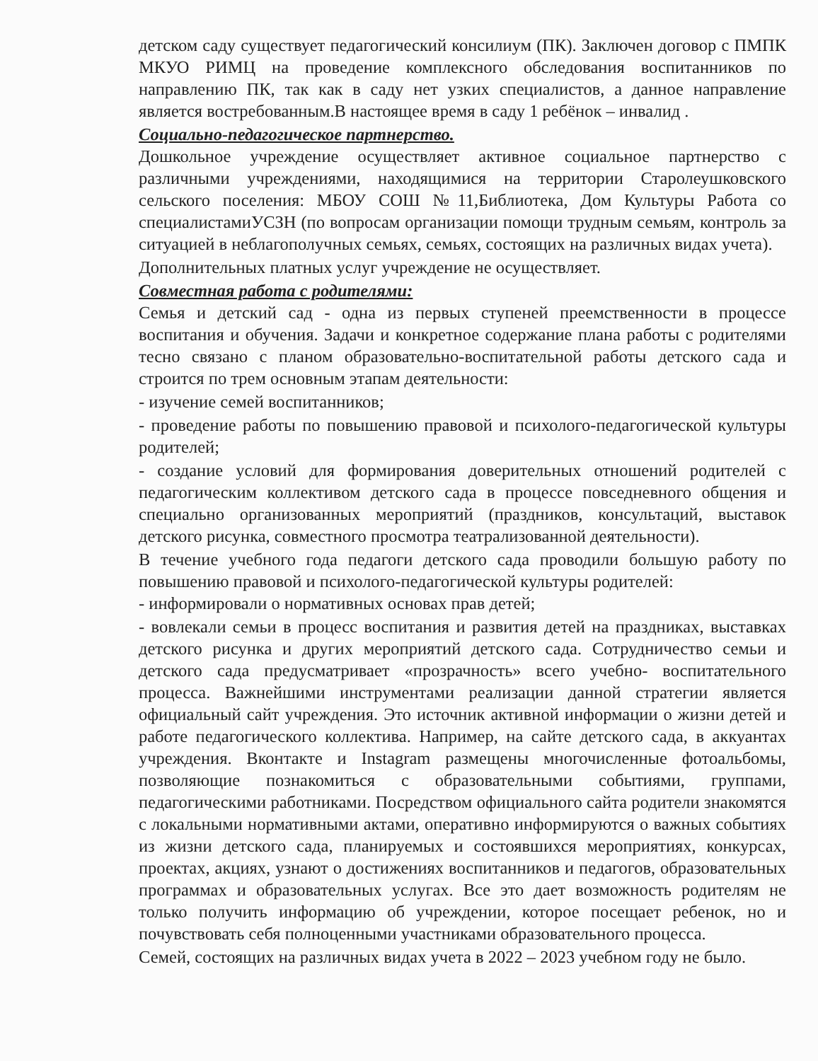детском саду существует педагогический консилиум (ПК). Заключен договор с ПМПК МКУО РИМЦ на проведение комплексного обследования воспитанников по направлению ПК, так как в саду нет узких специалистов, а данное направление является востребованным.В настоящее время в саду 1 ребёнок – инвалид .
Социально-педагогическое партнерство.
Дошкольное учреждение осуществляет активное социальное партнерство с различными учреждениями, находящимися на территории Старолеушковского сельского поселения: МБОУ СОШ №11,Библиотека, Дом Культуры Работа со специалистамиУСЗН (по вопросам организации помощи трудным семьям, контроль за ситуацией в неблагополучных семьях, семьях, состоящих на различных видах учета).
Дополнительных платных услуг учреждение не осуществляет.
Совместная работа с родителями:
Семья и детский сад - одна из первых ступеней преемственности в процессе воспитания и обучения. Задачи и конкретное содержание плана работы с родителями тесно связано с планом образовательно-воспитательной работы детского сада и строится по трем основным этапам деятельности:
- изучение семей воспитанников;
- проведение работы по повышению правовой и психолого-педагогической культуры родителей;
- создание условий для формирования доверительных отношений родителей с педагогическим коллективом детского сада в процессе повседневного общения и специально организованных мероприятий (праздников, консультаций, выставок детского рисунка, совместного просмотра театрализованной деятельности).
В течение учебного года педагоги детского сада проводили большую работу по повышению правовой и психолого-педагогической культуры родителей:
- информировали о нормативных основах прав детей;
- вовлекали семьи в процесс воспитания и развития детей на праздниках, выставках детского рисунка и других мероприятий детского сада. Сотрудничество семьи и детского сада предусматривает «прозрачность» всего учебно- воспитательного процесса. Важнейшими инструментами реализации данной стратегии является официальный сайт учреждения. Это источник активной информации о жизни детей и работе педагогического коллектива. Например, на сайте детского сада, в аккуантах учреждения. Вконтакте и Instagram размещены многочисленные фотоальбомы, позволяющие познакомиться с образовательными событиями, группами, педагогическими работниками. Посредством официального сайта родители знакомятся с локальными нормативными актами, оперативно информируются о важных событиях из жизни детского сада, планируемых и состоявшихся мероприятиях, конкурсах, проектах, акциях, узнают о достижениях воспитанников и педагогов, образовательных программах и образовательных услугах. Все это дает возможность родителям не только получить информацию об учреждении, которое посещает ребенок, но и почувствовать себя полноценными участниками образовательного процесса.
Семей, состоящих на различных видах учета в 2022 – 2023 учебном году не было.